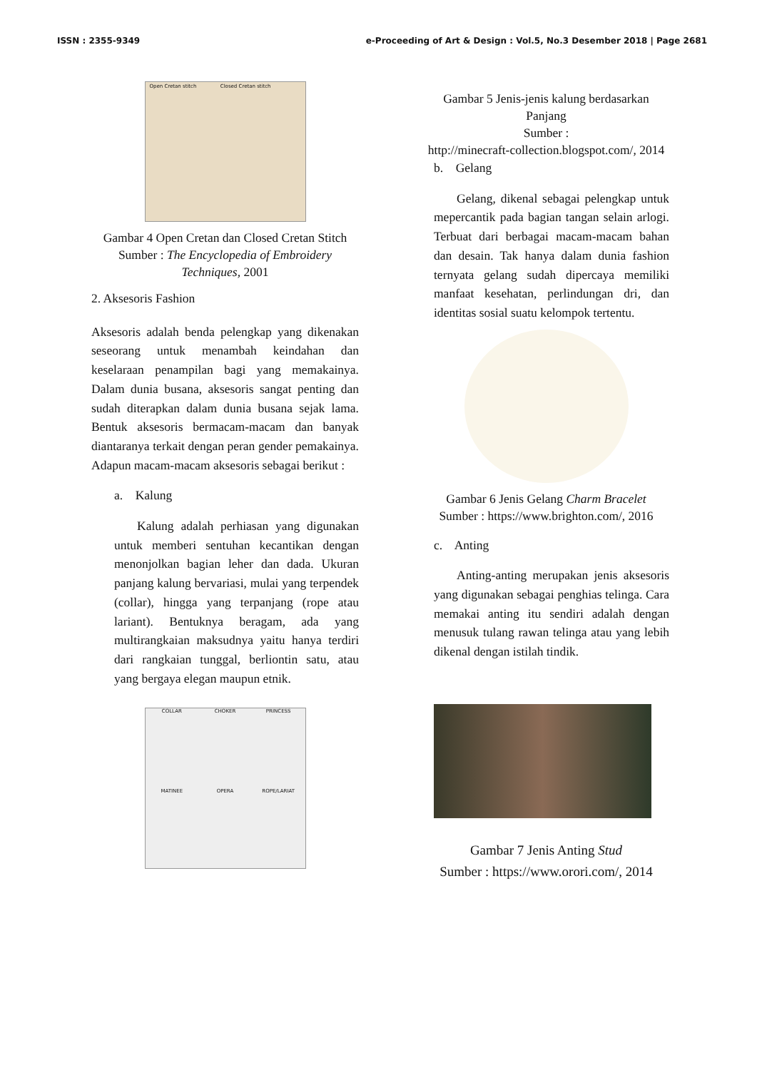ISSN : 2355-9349 e-Proceeding of Art & Design : Vol.5, No.3 Desember 2018 | Page 2681
Open Cretan stitch Closed Cretan stitch
Gambar 4 Open Cretan dan Closed Cretan Stitch
Sumber : The Encyclopedia of Embroidery Techniques, 2001
2. Aksesoris Fashion
Aksesoris adalah benda pelengkap yang dikenakan seseorang untuk menambah keindahan dan keselaraan penampilan bagi yang memakainya. Dalam dunia busana, aksesoris sangat penting dan sudah diterapkan dalam dunia busana sejak lama. Bentuk aksesoris bermacam-macam dan banyak diantaranya terkait dengan peran gender pemakainya. Adapun macam-macam aksesoris sebagai berikut :
a. Kalung
Kalung adalah perhiasan yang digunakan untuk memberi sentuhan kecantikan dengan menonjolkan bagian leher dan dada. Ukuran panjang kalung bervariasi, mulai yang terpendek (collar), hingga yang terpanjang (rope atau lariant). Bentuknya beragam, ada yang multirangkaian maksudnya yaitu hanya terdiri dari rangkaian tunggal, berliontin satu, atau yang bergaya elegan maupun etnik.
COLLAR CHOKER PRINCESS MATINEE OPERA ROPE/LARIAT
Gambar 5 Jenis-jenis kalung berdasarkan Panjang
Sumber :
http://minecraft-collection.blogspot.com/, 2014
b. Gelang
Gelang, dikenal sebagai pelengkap untuk mepercantik pada bagian tangan selain arlogi. Terbuat dari berbagai macam-macam bahan dan desain. Tak hanya dalam dunia fashion ternyata gelang sudah dipercaya memiliki manfaat kesehatan, perlindungan dri, dan identitas sosial suatu kelompok tertentu.
Gambar 6 Jenis Gelang Charm Bracelet
Sumber : https://www.brighton.com/, 2016
c. Anting
Anting-anting merupakan jenis aksesoris yang digunakan sebagai penghias telinga. Cara memakai anting itu sendiri adalah dengan menusuk tulang rawan telinga atau yang lebih dikenal dengan istilah tindik.
Gambar 7 Jenis Anting Stud
Sumber : https://www.orori.com/, 2014